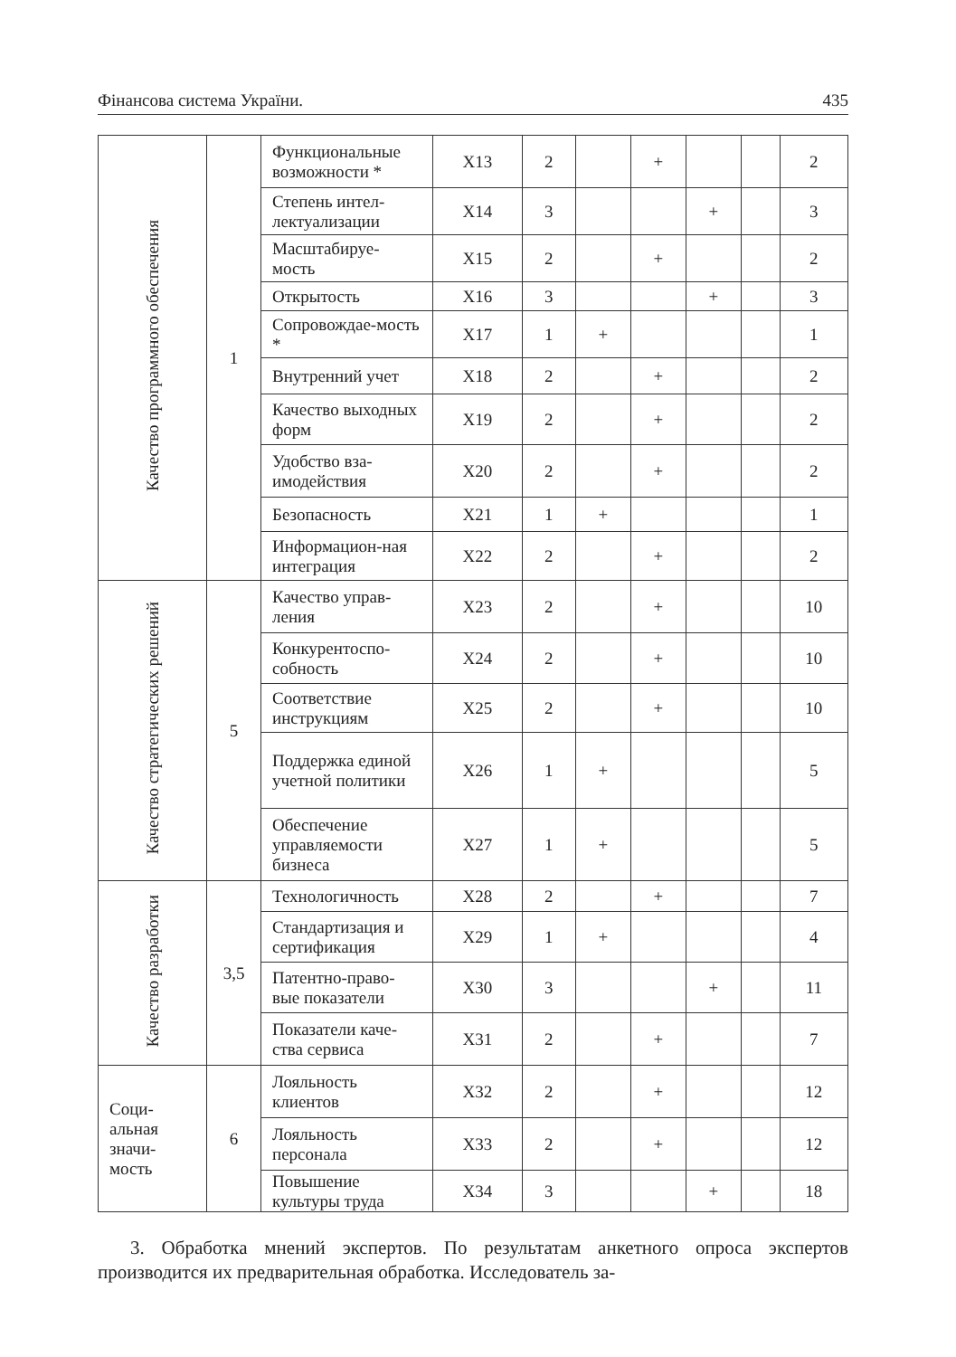Фінансова система України. 435
| Качество программного обеспечения | 1 | Функциональные возможности * | X13 | 2 | | + | | | 2 |
| | | Степень интел-лектуализации | X14 | 3 | | | + | | 3 |
| | | Масштабируе-мость | X15 | 2 | | + | | | 2 |
| | | Открытость | X16 | 3 | | | + | | 3 |
| | | Сопровождае-мость * | X17 | 1 | + | | | | 1 |
| | | Внутренний учет | X18 | 2 | | + | | | 2 |
| | | Качество выходных форм | X19 | 2 | | + | | | 2 |
| | | Удобство вза-имодействия | X20 | 2 | | + | | | 2 |
| | | Безопасность | X21 | 1 | + | | | | 1 |
| | | Информацион-ная интеграция | X22 | 2 | | + | | | 2 |
| Качество стратегических решений | 5 | Качество управ-ления | X23 | 2 | | + | | | 10 |
| | | Конкурентоспо-собность | X24 | 2 | | + | | | 10 |
| | | Соответствие инструкциям | X25 | 2 | | + | | | 10 |
| | | Поддержка единой учетной политики | X26 | 1 | + | | | | 5 |
| | | Обеспечение управляемости бизнеса | X27 | 1 | + | | | | 5 |
| Качество разработки | 3,5 | Технологичность | X28 | 2 | | + | | | 7 |
| | | Стандартизация и сертификация | X29 | 1 | + | | | | 4 |
| | | Патентно-право-вые показатели | X30 | 3 | | | + | | 11 |
| | | Показатели каче-ства сервиса | X31 | 2 | | + | | | 7 |
| Соци- альная значи- мость | 6 | Лояльность клиентов | X32 | 2 | | + | | | 12 |
| | | Лояльность персонала | X33 | 2 | | + | | | 12 |
| | | Повышение культуры труда | X34 | 3 | | | + | | 18 |
3. Обработка мнений экспертов. По результатам анкетного опроса экспертов производится их предварительная обработка. Исследователь за-